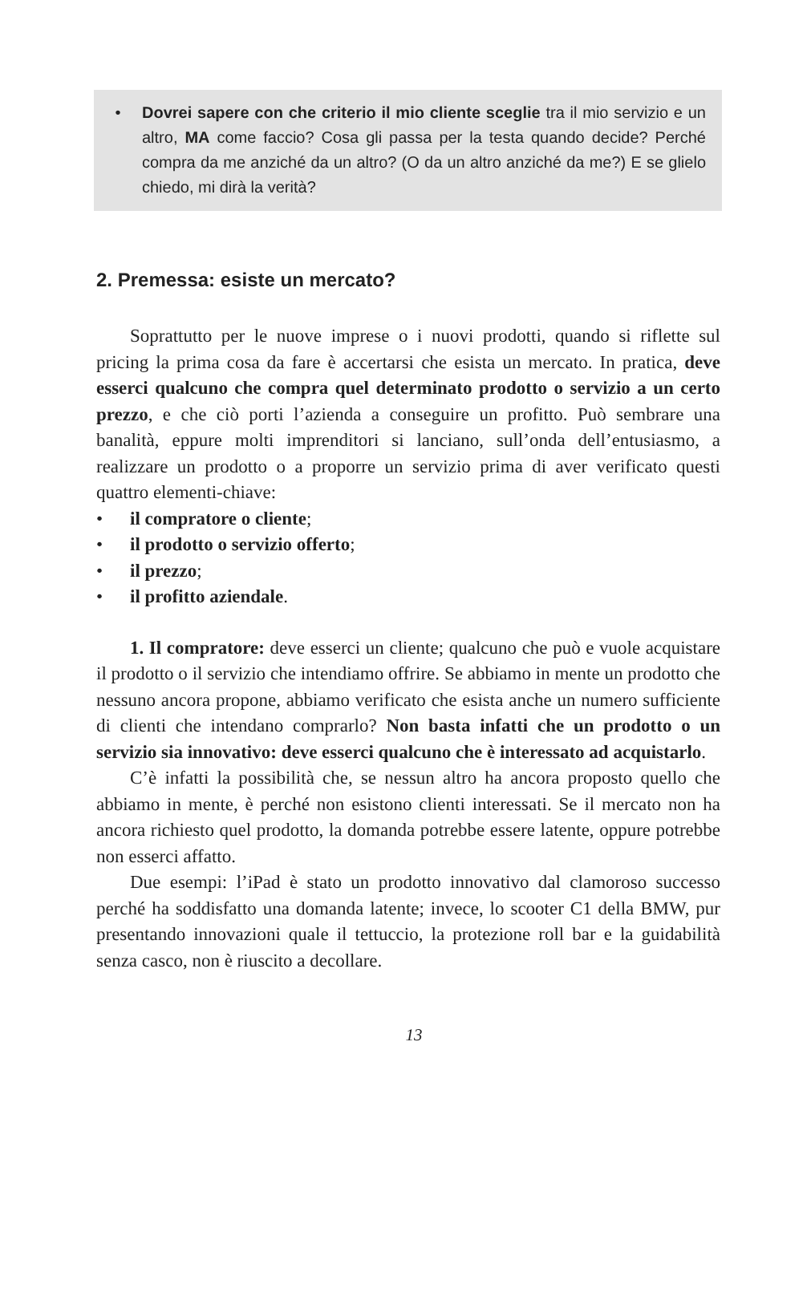• Dovrei sapere con che criterio il mio cliente sceglie tra il mio servizio e un altro, MA come faccio? Cosa gli passa per la testa quando decide? Perché compra da me anziché da un altro? (O da un altro anziché da me?) E se glielo chiedo, mi dirà la verità?
2. Premessa: esiste un mercato?
Soprattutto per le nuove imprese o i nuovi prodotti, quando si riflette sul pricing la prima cosa da fare è accertarsi che esista un mercato. In pratica, deve esserci qualcuno che compra quel determinato prodotto o servizio a un certo prezzo, e che ciò porti l’azienda a conseguire un profitto. Può sembrare una banalità, eppure molti imprenditori si lanciano, sull’onda dell’entusiasmo, a realizzare un prodotto o a proporre un servizio prima di aver verificato questi quattro elementi-chiave:
• il compratore o cliente;
• il prodotto o servizio offerto;
• il prezzo;
• il profitto aziendale.
1. Il compratore: deve esserci un cliente; qualcuno che può e vuole acquistare il prodotto o il servizio che intendiamo offrire. Se abbiamo in mente un prodotto che nessuno ancora propone, abbiamo verificato che esista anche un numero sufficiente di clienti che intendano comprarlo? Non basta infatti che un prodotto o un servizio sia innovativo: deve esserci qualcuno che è interessato ad acquistarlo.
C’è infatti la possibilità che, se nessun altro ha ancora proposto quello che abbiamo in mente, è perché non esistono clienti interessati. Se il mercato non ha ancora richiesto quel prodotto, la domanda potrebbe essere latente, oppure potrebbe non esserci affatto.
Due esempi: l’iPad è stato un prodotto innovativo dal clamoroso successo perché ha soddisfatto una domanda latente; invece, lo scooter C1 della BMW, pur presentando innovazioni quale il tettuccio, la protezione roll bar e la guidabilità senza casco, non è riuscito a decollare.
13